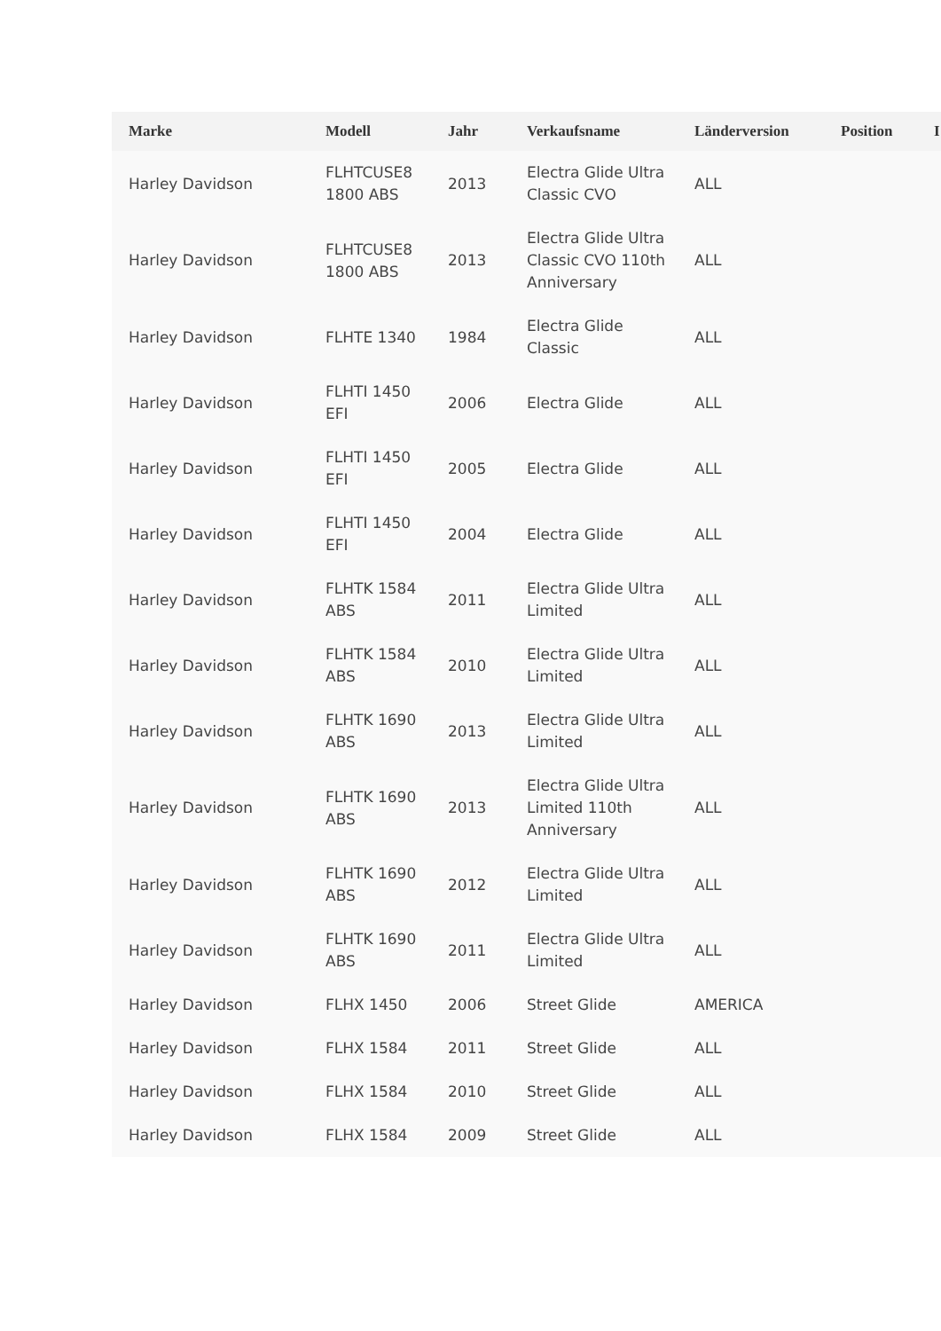| Marke | Modell | Jahr | Verkaufsname | Länderversion | Position | I |
| --- | --- | --- | --- | --- | --- | --- |
| Harley Davidson | FLHTCUSE8 1800 ABS | 2013 | Electra Glide Ultra Classic CVO | ALL | | |
| Harley Davidson | FLHTCUSE8 1800 ABS | 2013 | Electra Glide Ultra Classic CVO 110th Anniversary | ALL | | |
| Harley Davidson | FLHTE 1340 | 1984 | Electra Glide Classic | ALL | | |
| Harley Davidson | FLHTI 1450 EFI | 2006 | Electra Glide | ALL | | |
| Harley Davidson | FLHTI 1450 EFI | 2005 | Electra Glide | ALL | | |
| Harley Davidson | FLHTI 1450 EFI | 2004 | Electra Glide | ALL | | |
| Harley Davidson | FLHTK 1584 ABS | 2011 | Electra Glide Ultra Limited | ALL | | |
| Harley Davidson | FLHTK 1584 ABS | 2010 | Electra Glide Ultra Limited | ALL | | |
| Harley Davidson | FLHTK 1690 ABS | 2013 | Electra Glide Ultra Limited | ALL | | |
| Harley Davidson | FLHTK 1690 ABS | 2013 | Electra Glide Ultra Limited 110th Anniversary | ALL | | |
| Harley Davidson | FLHTK 1690 ABS | 2012 | Electra Glide Ultra Limited | ALL | | |
| Harley Davidson | FLHTK 1690 ABS | 2011 | Electra Glide Ultra Limited | ALL | | |
| Harley Davidson | FLHX 1450 | 2006 | Street Glide | AMERICA | | |
| Harley Davidson | FLHX 1584 | 2011 | Street Glide | ALL | | |
| Harley Davidson | FLHX 1584 | 2010 | Street Glide | ALL | | |
| Harley Davidson | FLHX 1584 | 2009 | Street Glide | ALL | | |